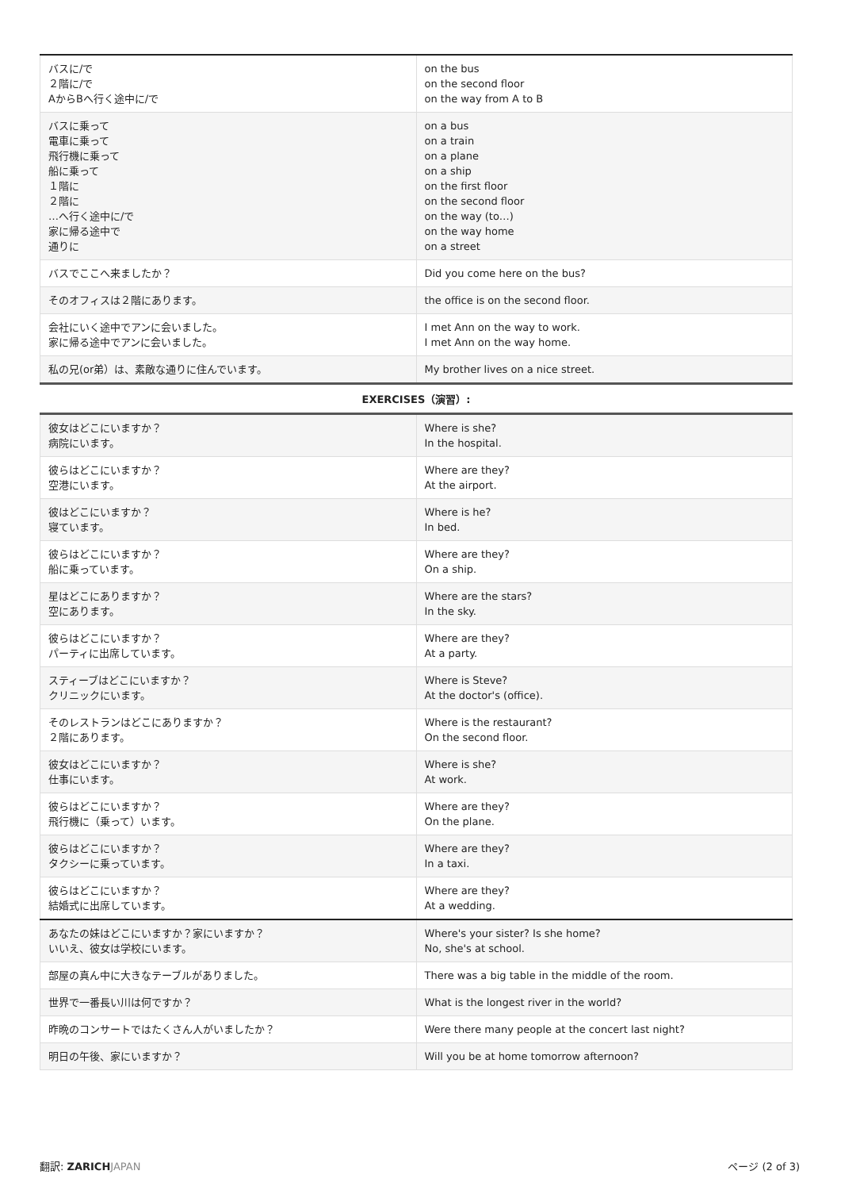| バスに/で ２階に/で AからBへ行く途中に/で | on the bus on the second floor on the way from A to B |
| バスに乗って 電車に乗って 飛行機に乗って 船に乗って １階に ２階に …へ行く途中に/で 家に帰る途中で 通りに | on a bus on a train on a plane on a ship on the first floor on the second floor on the way (to…) on the way home on a street |
| バスでここへ来ましたか？ | Did you come here on the bus? |
| そのオフィスは２階にあります。 | the office is on the second floor. |
| 会社にいく途中でアンに会いました。 家に帰る途中でアンに会いました。 | I met Ann on the way to work. I met Ann on the way home. |
| 私の兄(or弟）は、素敵な通りに住んでいます。 | My brother lives on a nice street. |
| EXERCISES（演習）: | |
| 彼女はどこにいますか？ 病院にいます。 | Where is she? In the hospital. |
| 彼らはどこにいますか？ 空港にいます。 | Where are they? At the airport. |
| 彼はどこにいますか？ 寝ています。 | Where is he? In bed. |
| 彼らはどこにいますか？ 船に乗っています。 | Where are they? On a ship. |
| 星はどこにありますか？ 空にあります。 | Where are the stars? In the sky. |
| 彼らはどこにいますか？ パーティに出席しています。 | Where are they? At a party. |
| スティーブはどこにいますか？ クリニックにいます。 | Where is Steve? At the doctor's (office). |
| そのレストランはどこにありますか？ ２階にあります。 | Where is the restaurant? On the second floor. |
| 彼女はどこにいますか？ 仕事にいます。 | Where is she? At work. |
| 彼らはどこにいますか？ 飛行機に（乗って）います。 | Where are they? On the plane. |
| 彼らはどこにいますか？ タクシーに乗っています。 | Where are they? In a taxi. |
| 彼らはどこにいますか？ 結婚式に出席しています。 | Where are they? At a wedding. |
| あなたの妹はどこにいますか？家にいますか？ いいえ、彼女は学校にいます。 | Where's your sister? Is she home? No, she's at school. |
| 部屋の真ん中に大きなテーブルがありました。 | There was a big table in the middle of the room. |
| 世界で一番長い川は何ですか？ | What is the longest river in the world? |
| 昨晩のコンサートではたくさん人がいましたか？ | Were there many people at the concert last night? |
| 明日の午後、家にいますか？ | Will you be at home tomorrow afternoon? |
翻訳: ZARICH JAPAN ページ (2 of 3)